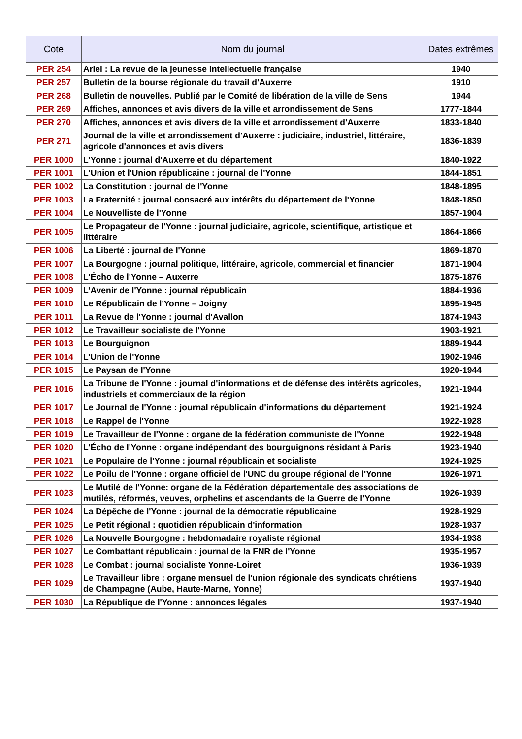| Cote | Nom du journal | Dates extrêmes |
| --- | --- | --- |
| PER 254 | Ariel : La revue de la jeunesse intellectuelle française | 1940 |
| PER 257 | Bulletin de la bourse régionale du travail d'Auxerre | 1910 |
| PER 268 | Bulletin de nouvelles. Publié par le Comité de libération de la ville de Sens | 1944 |
| PER 269 | Affiches, annonces et avis divers de la ville et arrondissement de Sens | 1777-1844 |
| PER 270 | Affiches, annonces et avis divers de la ville et arrondissement d'Auxerre | 1833-1840 |
| PER 271 | Journal de la ville et arrondissement d'Auxerre : judiciaire, industriel, littéraire, agricole d'annonces et avis divers | 1836-1839 |
| PER 1000 | L’Yonne : journal d'Auxerre et du département | 1840-1922 |
| PER 1001 | L'Union et l'Union républicaine : journal de l'Yonne | 1844-1851 |
| PER 1002 | La Constitution : journal de l'Yonne | 1848-1895 |
| PER 1003 | La Fraternité : journal consacré aux intérêts du département de l'Yonne | 1848-1850 |
| PER 1004 | Le Nouvelliste de l'Yonne | 1857-1904 |
| PER 1005 | Le Propagateur de l'Yonne : journal judiciaire, agricole, scientifique, artistique et littéraire | 1864-1866 |
| PER 1006 | La Liberté : journal de l'Yonne | 1869-1870 |
| PER 1007 | La Bourgogne : journal politique, littéraire, agricole, commercial et financier | 1871-1904 |
| PER 1008 | L'Écho de l'Yonne – Auxerre | 1875-1876 |
| PER 1009 | L’Avenir de l'Yonne : journal républicain | 1884-1936 |
| PER 1010 | Le Républicain de l'Yonne – Joigny | 1895-1945 |
| PER 1011 | La Revue de l'Yonne : journal d'Avallon | 1874-1943 |
| PER 1012 | Le Travailleur socialiste de l'Yonne | 1903-1921 |
| PER 1013 | Le Bourguignon | 1889-1944 |
| PER 1014 | L’Union de l'Yonne | 1902-1946 |
| PER 1015 | Le Paysan de l'Yonne | 1920-1944 |
| PER 1016 | La Tribune de l'Yonne : journal d'informations et de défense des intérêts agricoles, industriels et commerciaux de la région | 1921-1944 |
| PER 1017 | Le Journal de l'Yonne : journal républicain d'informations du département | 1921-1924 |
| PER 1018 | Le Rappel de l'Yonne | 1922-1928 |
| PER 1019 | Le Travailleur de l'Yonne : organe de la fédération communiste de l'Yonne | 1922-1948 |
| PER 1020 | L'Écho de l'Yonne : organe indépendant des bourguignons résidant à Paris | 1923-1940 |
| PER 1021 | Le Populaire de l'Yonne : journal républicain et socialiste | 1924-1925 |
| PER 1022 | Le Poilu de l'Yonne : organe officiel de l'UNC du groupe régional de l'Yonne | 1926-1971 |
| PER 1023 | Le Mutilé de l'Yonne: organe de la Fédération départementale des associations de mutilés, réformés, veuves, orphelins et ascendants de la Guerre de l'Yonne | 1926-1939 |
| PER 1024 | La Dépêche de l'Yonne : journal de la démocratie républicaine | 1928-1929 |
| PER 1025 | Le Petit régional : quotidien républicain d'information | 1928-1937 |
| PER 1026 | La Nouvelle Bourgogne : hebdomadaire royaliste régional | 1934-1938 |
| PER 1027 | Le Combattant républicain : journal de la FNR de l'Yonne | 1935-1957 |
| PER 1028 | Le Combat : journal socialiste Yonne-Loiret | 1936-1939 |
| PER 1029 | Le Travailleur libre : organe mensuel de l'union régionale des syndicats chrétiens de Champagne (Aube, Haute-Marne, Yonne) | 1937-1940 |
| PER 1030 | La République de l'Yonne : annonces légales | 1937-1940 |